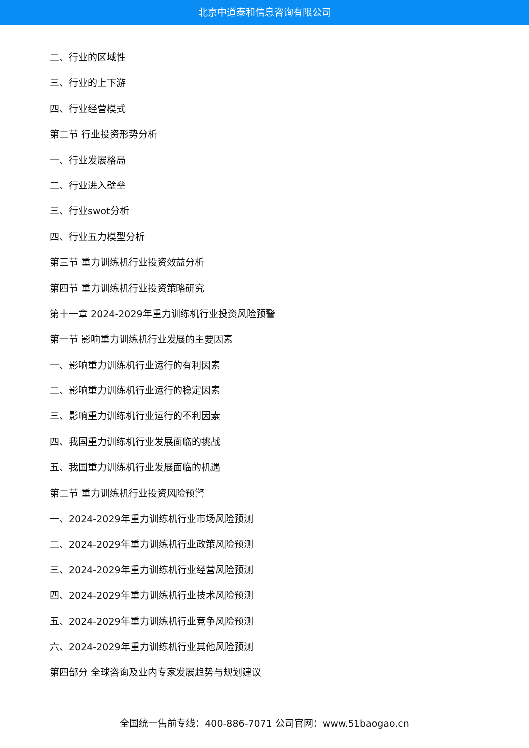北京中道泰和信息咨询有限公司
二、行业的区域性
三、行业的上下游
四、行业经营模式
第二节 行业投资形势分析
一、行业发展格局
二、行业进入壁垒
三、行业swot分析
四、行业五力模型分析
第三节 重力训练机行业投资效益分析
第四节 重力训练机行业投资策略研究
第十一章 2024-2029年重力训练机行业投资风险预警
第一节 影响重力训练机行业发展的主要因素
一、影响重力训练机行业运行的有利因素
二、影响重力训练机行业运行的稳定因素
三、影响重力训练机行业运行的不利因素
四、我国重力训练机行业发展面临的挑战
五、我国重力训练机行业发展面临的机遇
第二节 重力训练机行业投资风险预警
一、2024-2029年重力训练机行业市场风险预测
二、2024-2029年重力训练机行业政策风险预测
三、2024-2029年重力训练机行业经营风险预测
四、2024-2029年重力训练机行业技术风险预测
五、2024-2029年重力训练机行业竞争风险预测
六、2024-2029年重力训练机行业其他风险预测
第四部分 全球咨询及业内专家发展趋势与规划建议
全国统一售前专线：400-886-7071 公司官网：www.51baogao.cn